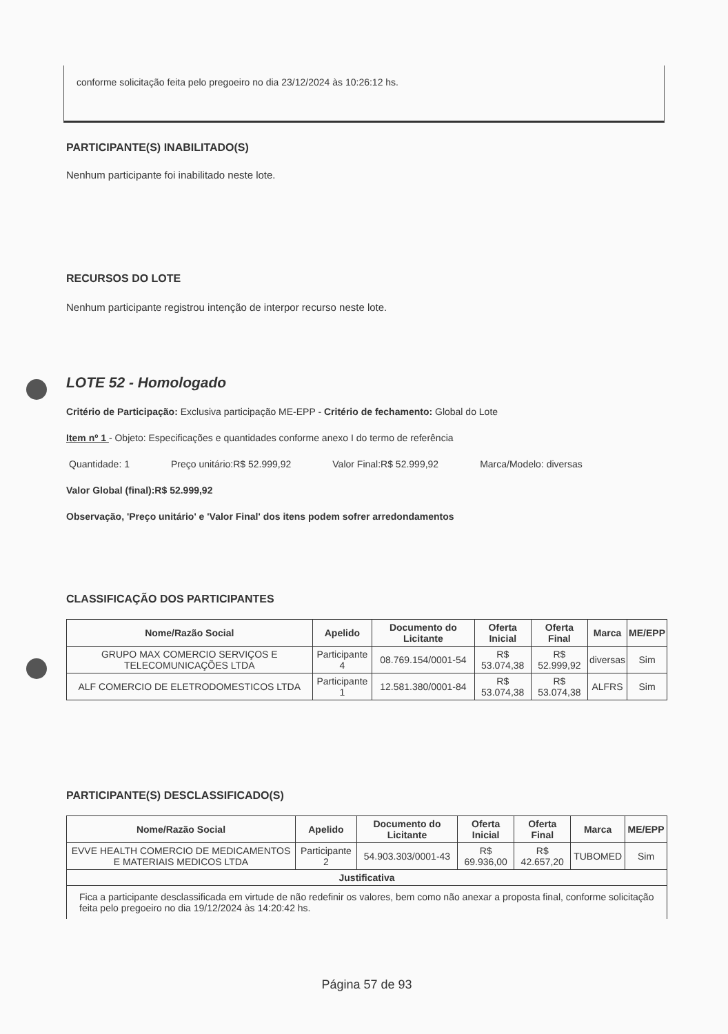conforme solicitação feita pelo pregoeiro no dia 23/12/2024 às 10:26:12 hs.
PARTICIPANTE(S) INABILITADO(S)
Nenhum participante foi inabilitado neste lote.
RECURSOS DO LOTE
Nenhum participante registrou intenção de interpor recurso neste lote.
LOTE 52 - Homologado
Critério de Participação: Exclusiva participação ME-EPP - Critério de fechamento: Global do Lote
Item nº 1 - Objeto: Especificações e quantidades conforme anexo I do termo de referência
Quantidade: 1 Preço unitário:R$ 52.999,92 Valor Final:R$ 52.999,92 Marca/Modelo: diversas
Valor Global (final):R$ 52.999,92
Observação, 'Preço unitário' e 'Valor Final' dos itens podem sofrer arredondamentos
CLASSIFICAÇÃO DOS PARTICIPANTES
| Nome/Razão Social | Apelido | Documento do Licitante | Oferta Inicial | Oferta Final | Marca | ME/EPP |
| --- | --- | --- | --- | --- | --- | --- |
| GRUPO MAX COMERCIO SERVIÇOS E TELECOMUNICAÇÕES LTDA | Participante 4 | 08.769.154/0001-54 | R$ 53.074,38 | R$ 52.999,92 | diversas | Sim |
| ALF COMERCIO DE ELETRODOMESTICOS LTDA | Participante 1 | 12.581.380/0001-84 | R$ 53.074,38 | R$ 53.074,38 | ALFRS | Sim |
PARTICIPANTE(S) DESCLASSIFICADO(S)
| Nome/Razão Social | Apelido | Documento do Licitante | Oferta Inicial | Oferta Final | Marca | ME/EPP |
| --- | --- | --- | --- | --- | --- | --- |
| EVVE HEALTH COMERCIO DE MEDICAMENTOS E MATERIAIS MEDICOS LTDA | Participante 2 | 54.903.303/0001-43 | R$ 69.936,00 | R$ 42.657,20 | TUBOMED | Sim |
| Justificativa | | | | | | |
| Fica a participante desclassificada em virtude de não redefinir os valores, bem como não anexar a proposta final, conforme solicitação feita pelo pregoeiro no dia 19/12/2024 às 14:20:42 hs. | | | | | | |
Página 57 de 93